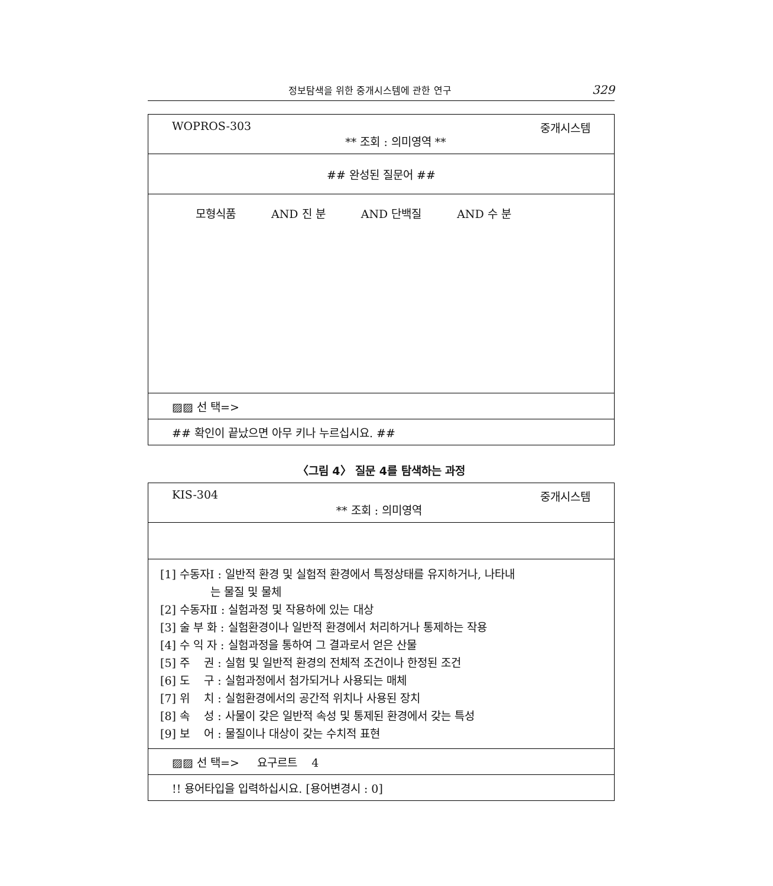정보탐색을 위한 중개시스템에 관한 연구 329
WOPROS-303 ** 조회 : 의미영역 ** 중개시스템
## 완성된 질문어 ##
모형식품 AND 진 분 AND 단백질 AND 수 분
▨▨ 선 택=>
## 확인이 끝났으면 아무 키나 누르십시요. ##
〈그림 4〉 질문 4를 탐색하는 과정
KIS-304 ** 조회 : 의미영역 중개시스템
[1] 수동자Ⅰ : 일반적 환경 및 실험적 환경에서 특정상태를 유지하거나, 나타내
는 물질 및 물체
[2] 수동자Ⅱ : 실험과정 및 작용하에 있는 대상
[3] 술 부 화 : 실험환경이나 일반적 환경에서 처리하거나 통제하는 작용
[4] 수 익 자 : 실험과정을 통하여 그 결과로서 얻은 산물
[5] 주 권 : 실험 및 일반적 환경의 전체적 조건이나 한정된 조건
[6] 도 구 : 실험과정에서 첨가되거나 사용되는 매체
[7] 위 치 : 실험환경에서의 공간적 위치나 사용된 장치
[8] 속 성 : 사물이 갖은 일반적 속성 및 통제된 환경에서 갖는 특성
[9] 보 어 : 물질이나 대상이 갖는 수치적 표현
▨▨ 선 택=> 요구르트 4
!! 용어타입을 입력하십시요. [용어변경시 : 0]